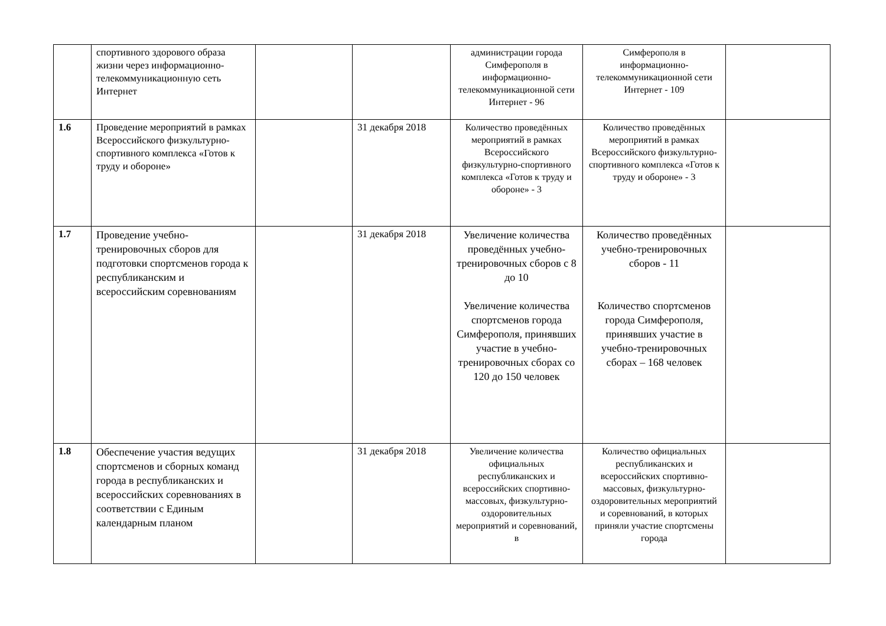| | спортивного здорового образа жизни через информационно-телекоммуникационную сеть Интернет | | | администрации города Симферополя в информационно-телекоммуникационной сети Интернет - 96 | Симферополя в информационно-телекоммуникационной сети Интернет - 109 | |
| 1.6 | Проведение мероприятий в рамках Всероссийского физкультурно-спортивного комплекса «Готов к труду и обороне» | | 31 декабря 2018 | Количество проведённых мероприятий в рамках Всероссийского физкультурно-спортивного комплекса «Готов к труду и обороне» - 3 | Количество проведённых мероприятий в рамках Всероссийского физкультурно-спортивного комплекса «Готов к труду и обороне» - 3 | |
| 1.7 | Проведение учебно-тренировочных сборов для подготовки спортсменов города к республиканским и всероссийским соревнованиям | | 31 декабря 2018 | Увеличение количества проведённых учебно-тренировочных сборов с 8 до 10 Увеличение количества спортсменов города Симферополя, принявших участие в учебно-тренировочных сборах со 120 до 150 человек | Количество проведённых учебно-тренировочных сборов - 11 Количество спортсменов города Симферополя, принявших участие в учебно-тренировочных сборах – 168 человек | |
| 1.8 | Обеспечение участия ведущих спортсменов и сборных команд города в республиканских и всероссийских соревнованиях в соответствии с Единым календарным планом | | 31 декабря 2018 | Увеличение количества официальных республиканских и всероссийских спортивно-массовых, физкультурно-оздоровительных мероприятий и соревнований, в | Количество официальных республиканских и всероссийских спортивно-массовых, физкультурно-оздоровительных мероприятий и соревнований, в которых приняли участие спортсмены города | |